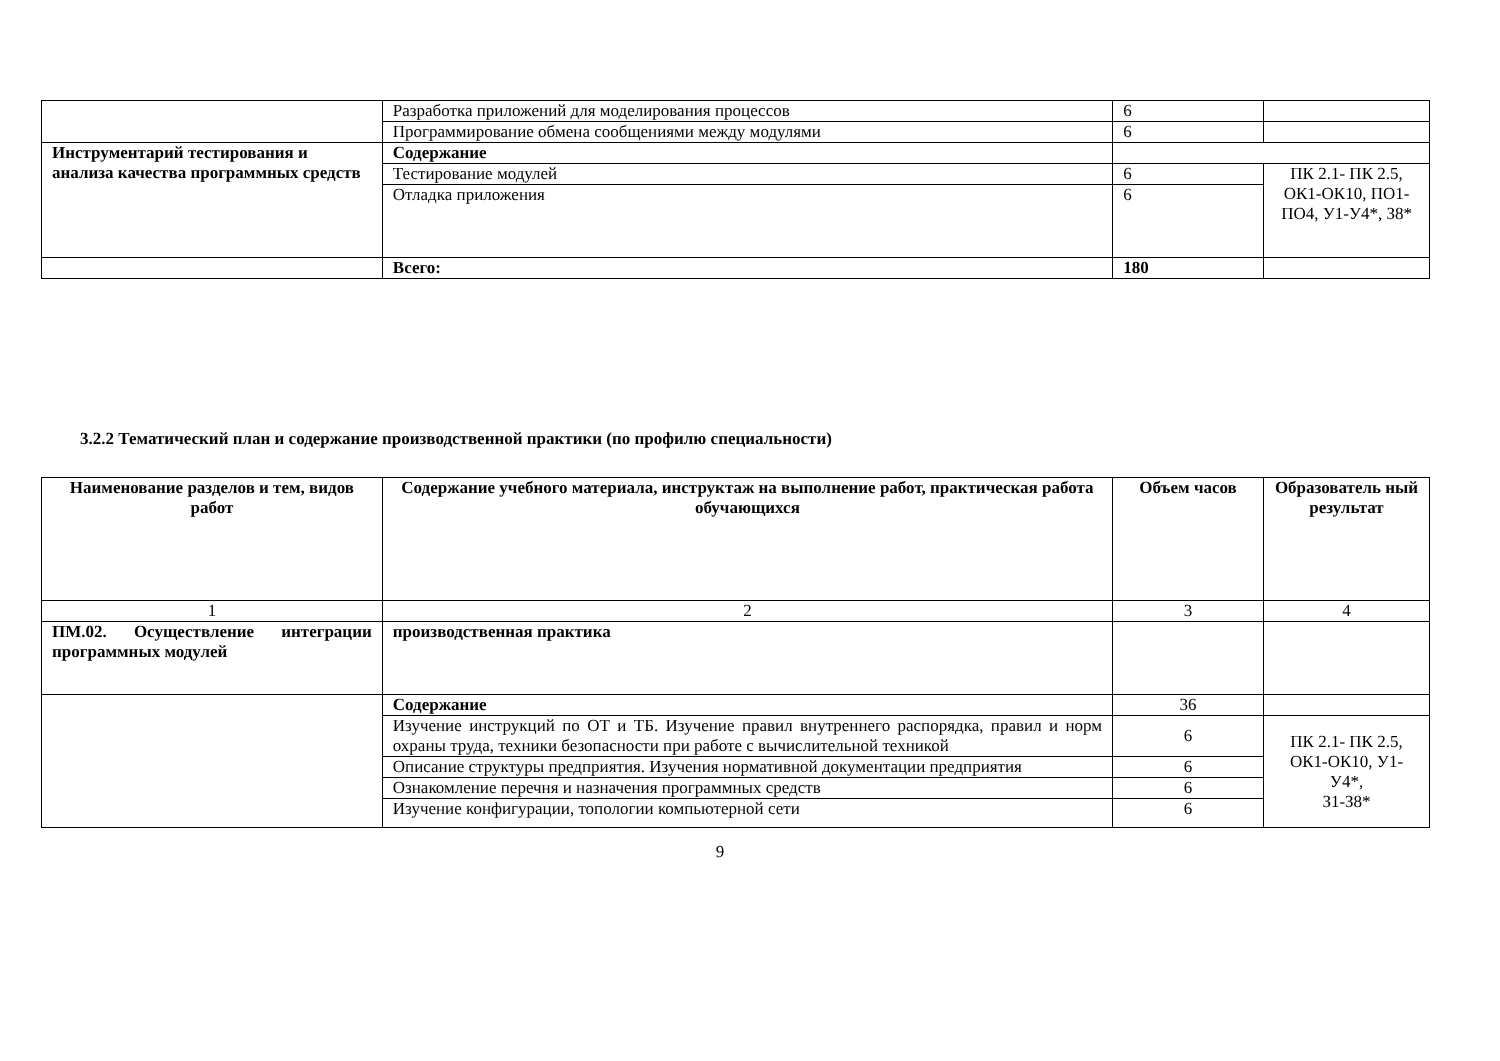| | Разработка приложений для моделирования процессов | 6 | |
| | Программирование обмена сообщениями между модулями | 6 | |
| Инструментарий тестирования и анализа качества программных средств | Содержание | | |
| | Тестирование модулей | 6 | ПК 2.1- ПК 2.5, ОК1-ОК10, ПО1-ПО4, У1-У4*, З8* |
| | Отладка приложения | 6 | |
| | Всего: | 180 | |
3.2.2 Тематический план и содержание производственной практики (по профилю специальности)
| Наименование разделов и тем, видов работ | Содержание учебного материала, инструктаж на выполнение работ, практическая работа обучающихся | Объем часов | Образователь ный результат |
| --- | --- | --- | --- |
| 1 | 2 | 3 | 4 |
| ПМ.02. Осуществление интеграции программных модулей | производственная практика | | |
| | Содержание | 36 | |
| | Изучение инструкций по ОТ и ТБ. Изучение правил внутреннего распорядка, правил и норм охраны труда, техники безопасности при работе с вычислительной техникой | 6 | ПК 2.1- ПК 2.5, ОК1-ОК10, У1-У4*, З1-З8* |
| | Описание структуры предприятия. Изучения нормативной документации предприятия | 6 | |
| | Ознакомление перечня и назначения программных средств | 6 | |
| | Изучение конфигурации, топологии компьютерной сети | 6 | |
9